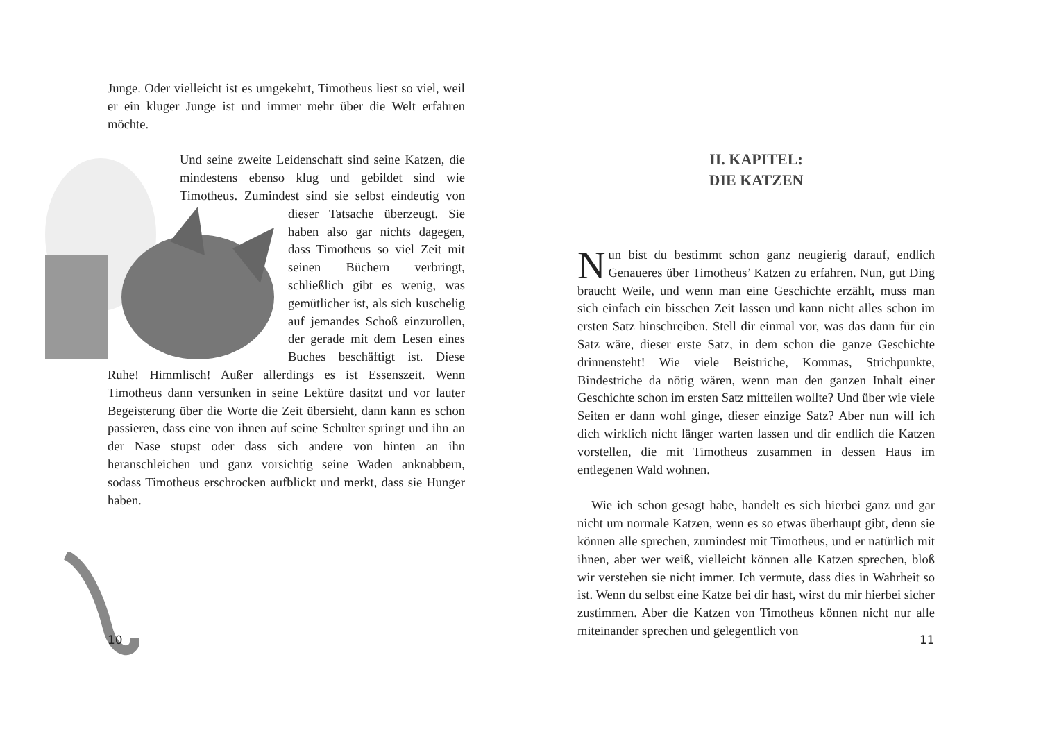Junge. Oder vielleicht ist es umgekehrt, Timotheus liest so viel, weil er ein kluger Junge ist und immer mehr über die Welt erfahren möchte.
Und seine zweite Leidenschaft sind seine Katzen, die mindestens ebenso klug und gebildet sind wie Timotheus. Zumindest sind sie selbst eindeutig von dieser Tatsache überzeugt. Sie haben also gar nichts dagegen, dass Timotheus so viel Zeit mit seinen Büchern verbringt, schließlich gibt es wenig, was gemütlicher ist, als sich kuschelig auf jemandes Schoß einzurollen, der gerade mit dem Lesen eines Buches beschäftigt ist. Diese Ruhe! Himmlisch! Außer allerdings es ist Essenszeit. Wenn Timotheus dann versunken in seine Lektüre dasitzt und vor lauter Begeisterung über die Worte die Zeit übersieht, dann kann es schon passieren, dass eine von ihnen auf seine Schulter springt und ihn an der Nase stupst oder dass sich andere von hinten an ihn heranschleichen und ganz vorsichtig seine Waden anknabbern, sodass Timotheus erschrocken aufblickt und merkt, dass sie Hunger haben.
10
II. KAPITEL:
DIE KATZEN
Nun bist du bestimmt schon ganz neugierig darauf, endlich Genaueres über Timotheus’ Katzen zu erfahren. Nun, gut Ding braucht Weile, und wenn man eine Geschichte erzählt, muss man sich einfach ein bisschen Zeit lassen und kann nicht alles schon im ersten Satz hinschreiben. Stell dir einmal vor, was das dann für ein Satz wäre, dieser erste Satz, in dem schon die ganze Geschichte drinnensteht! Wie viele Beistriche, Kommas, Strichpunkte, Bindestriche da nötig wären, wenn man den ganzen Inhalt einer Geschichte schon im ersten Satz mitteilen wollte? Und über wie viele Seiten er dann wohl ginge, dieser einzige Satz? Aber nun will ich dich wirklich nicht länger warten lassen und dir endlich die Katzen vorstellen, die mit Timotheus zusammen in dessen Haus im entlegenen Wald wohnen.
Wie ich schon gesagt habe, handelt es sich hierbei ganz und gar nicht um normale Katzen, wenn es so etwas überhaupt gibt, denn sie können alle sprechen, zumindest mit Timotheus, und er natürlich mit ihnen, aber wer weiß, vielleicht können alle Katzen sprechen, bloß wir verstehen sie nicht immer. Ich vermute, dass dies in Wahrheit so ist. Wenn du selbst eine Katze bei dir hast, wirst du mir hierbei sicher zustimmen. Aber die Katzen von Timotheus können nicht nur alle miteinander sprechen und gelegentlich von
11